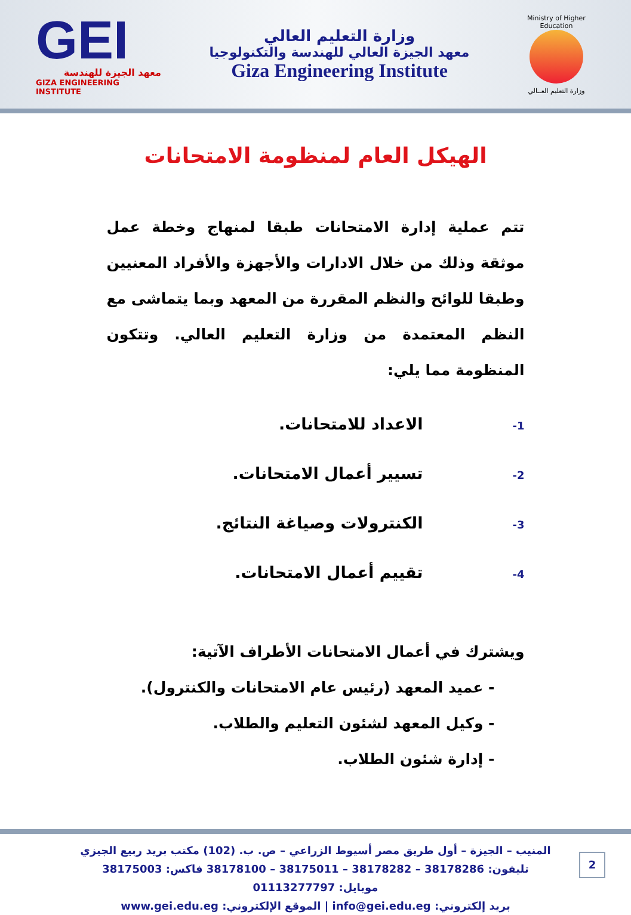GEI
معهد الجيزة للهندسة
GIZA ENGINEERING INSTITUTE
وزارة التعليم العالي
معهد الجيزة العالي للهندسة والتكنولوجيا
Giza Engineering Institute
Ministry of Higher Education
وزارة التعليم العــالي
الهيكل العام لمنظومة الامتحانات
تتم عملية إدارة الامتحانات طبقا لمنهاج وخطة عمل موثقة وذلك من خلال الادارات والأجهزة والأفراد المعنيين وطبقا للوائح والنظم المقررة من المعهد وبما يتماشى مع النظم المعتمدة من وزارة التعليم العالي. وتتكون المنظومة مما يلي:
1- الاعداد للامتحانات.
2- تسيير أعمال الامتحانات.
3- الكنترولات وصياغة النتائج.
4- تقييم أعمال الامتحانات.
ويشترك في أعمال الامتحانات الأطراف الآتية:
- عميد المعهد (رئيس عام الامتحانات والكنترول).
- وكيل المعهد لشئون التعليم والطلاب.
- إدارة شئون الطلاب.
المنيب – الجيزة – أول طريق مصر أسيوط الزراعي – ص. ب. (102) مكتب بريد ربيع الجيزي
تليفون: 38178286 – 38178282 – 38175011 – 38178100 فاكس: 38175003
موبايل: 01113277797
بريد إلكتروني: info@gei.edu.eg | الموقع الإلكتروني: www.gei.edu.eg
2